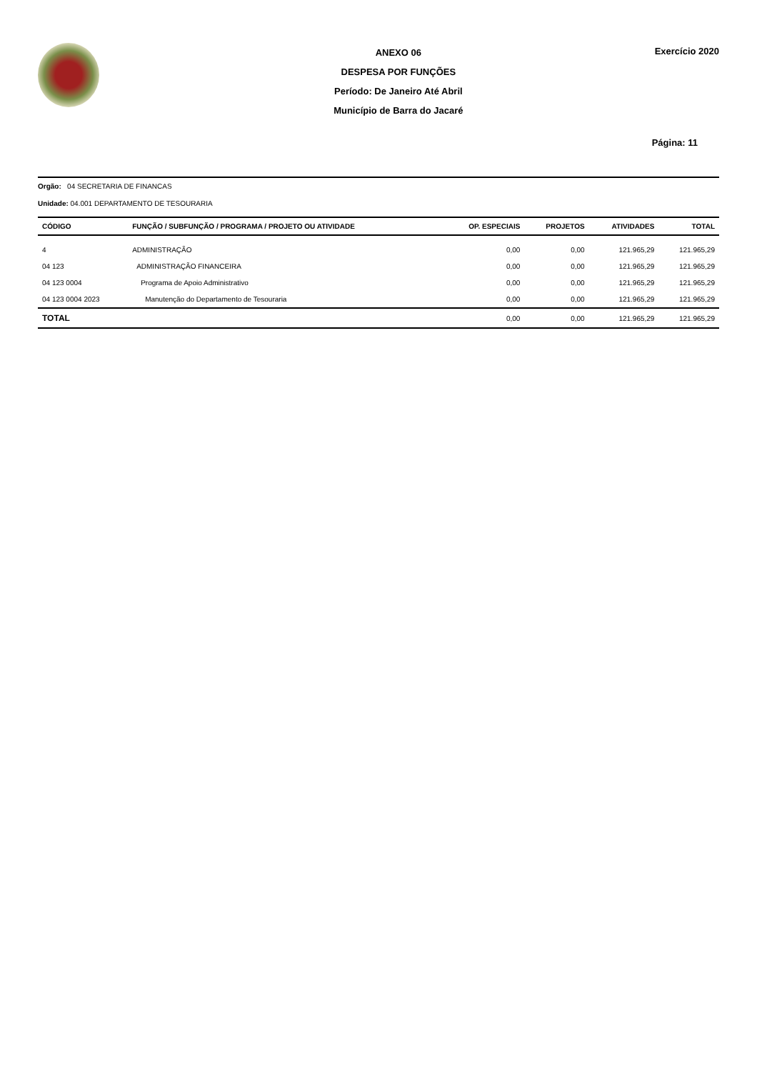ANEXO 06
DESPESA POR FUNÇÕES
Período: De Janeiro Até Abril
Município de Barra do Jacaré
Exercício 2020
Página: 11
Orgão: 04 SECRETARIA DE FINANCAS
Unidade: 04.001 DEPARTAMENTO DE TESOURARIA
| CÓDIGO | FUNÇÃO / SUBFUNÇÃO / PROGRAMA / PROJETO OU ATIVIDADE | OP. ESPECIAIS | PROJETOS | ATIVIDADES | TOTAL |
| --- | --- | --- | --- | --- | --- |
| 4 | ADMINISTRAÇÃO | 0,00 | 0,00 | 121.965,29 | 121.965,29 |
| 04 123 | ADMINISTRAÇÃO FINANCEIRA | 0,00 | 0,00 | 121.965,29 | 121.965,29 |
| 04 123 0004 | Programa de Apoio Administrativo | 0,00 | 0,00 | 121.965,29 | 121.965,29 |
| 04 123 0004 2023 | Manutenção do Departamento de Tesouraria | 0,00 | 0,00 | 121.965,29 | 121.965,29 |
| TOTAL | | 0,00 | 0,00 | 121.965,29 | 121.965,29 |